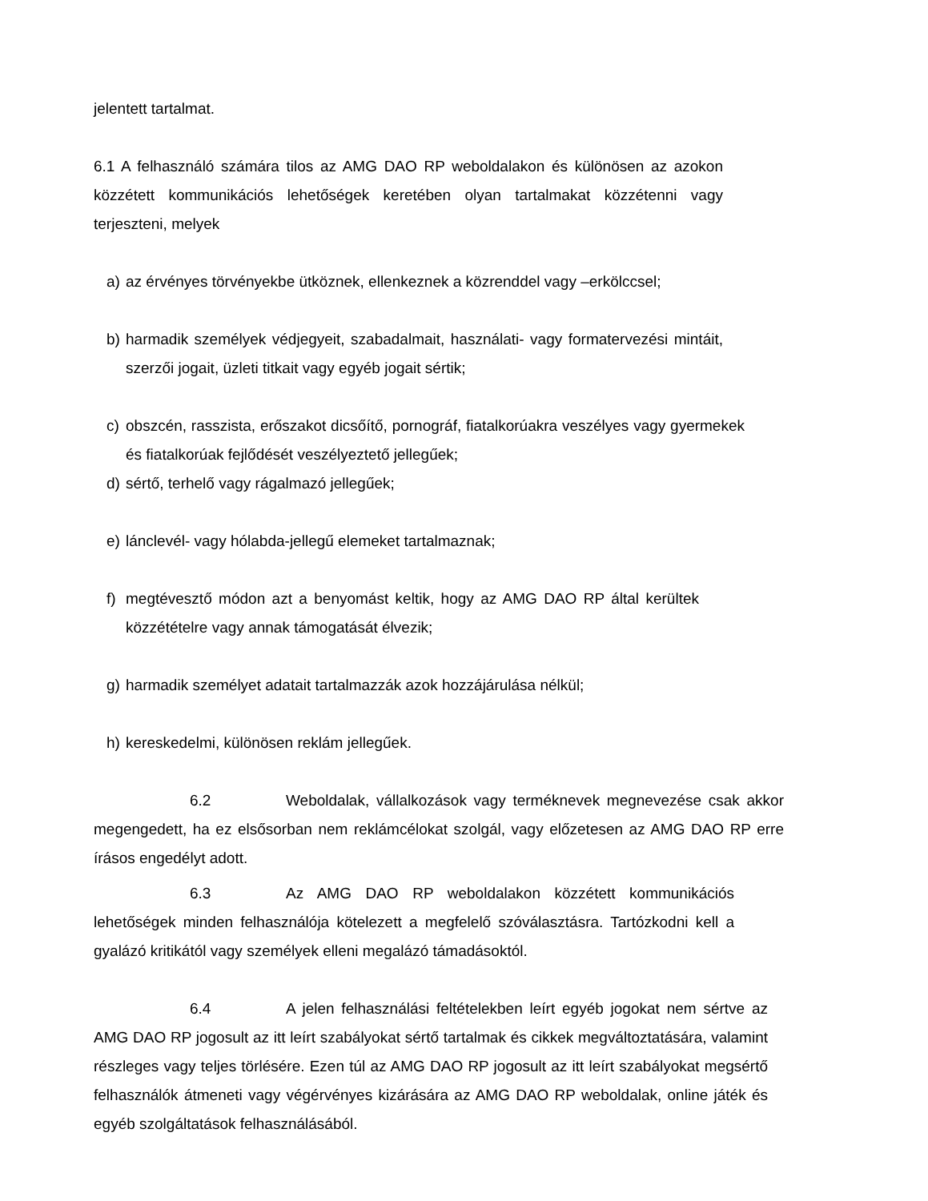jelentett tartalmat.
6.1 A felhasználó számára tilos az AMG DAO RP weboldalakon és különösen az azokon közzétett kommunikációs lehetőségek keretében olyan tartalmakat közzétenni vagy terjeszteni, melyek
a) az érvényes törvényekbe ütköznek, ellenkeznek a közrenddel vagy –erkölccsel;
b) harmadik személyek védjegyeit, szabadalmait, használati- vagy formatervezési mintáit, szerzői jogait, üzleti titkait vagy egyéb jogait sértik;
c) obszcén, rasszista, erőszakot dicsőítő, pornográf, fiatalkorúakra veszélyes vagy gyermekek és fiatalkorúak fejlődését veszélyeztető jellegűek;
d) sértő, terhelő vagy rágalmazó jellegűek;
e) lánclevél- vagy hólabda-jellegű elemeket tartalmaznak;
f) megtévesztő módon azt a benyomást keltik, hogy az AMG DAO RP által kerültek közzétételre vagy annak támogatását élvezik;
g) harmadik személyet adatait tartalmazzák azok hozzájárulása nélkül;
h) kereskedelmi, különösen reklám jellegűek.
6.2 Weboldalak, vállalkozások vagy terméknevek megnevezése csak akkor megengedett, ha ez elsősorban nem reklámcélokat szolgál, vagy előzetesen az AMG DAO RP erre írásos engedélyt adott.
6.3 Az AMG DAO RP weboldalakon közzétett kommunikációs lehetőségek minden felhasználója kötelezett a megfelelő szóválasztásra. Tartózkodni kell a gyalázó kritikától vagy személyek elleni megalázó támadásoktól.
6.4 A jelen felhasználási feltételekben leírt egyéb jogokat nem sértve az AMG DAO RP jogosult az itt leírt szabályokat sértő tartalmak és cikkek megváltoztatására, valamint részleges vagy teljes törlésére. Ezen túl az AMG DAO RP jogosult az itt leírt szabályokat megsértő felhasználók átmeneti vagy végérvényes kizárására az AMG DAO RP weboldalak, online játék és egyéb szolgáltatások felhasználásából.